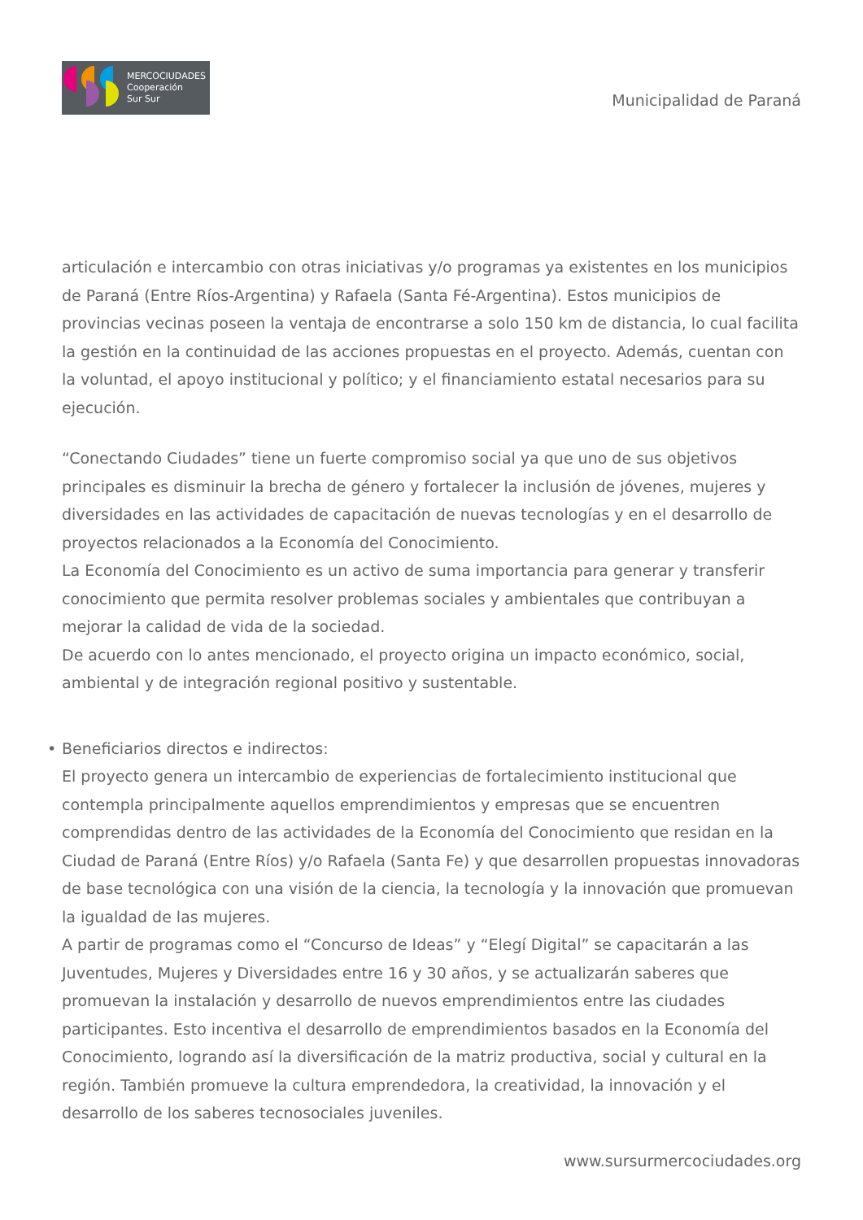MERCOCIUDADES
Cooperación
Sur Sur
Municipalidad de Paraná
articulación e intercambio con otras iniciativas y/o programas ya existentes en los municipios de Paraná (Entre Ríos-Argentina) y Rafaela (Santa Fé-Argentina). Estos municipios de provincias vecinas poseen la ventaja de encontrarse a solo 150 km de distancia, lo cual facilita la gestión en la continuidad de las acciones propuestas en el proyecto. Además, cuentan con la voluntad, el apoyo institucional y político; y el financiamiento estatal necesarios para su ejecución.
“Conectando Ciudades” tiene un fuerte compromiso social ya que uno de sus objetivos principales es disminuir la brecha de género y fortalecer la inclusión de jóvenes, mujeres y diversidades en las actividades de capacitación de nuevas tecnologías y en el desarrollo de proyectos relacionados a la Economía del Conocimiento.
La Economía del Conocimiento es un activo de suma importancia para generar y transferir conocimiento que permita resolver problemas sociales y ambientales que contribuyan a mejorar la calidad de vida de la sociedad.
De acuerdo con lo antes mencionado, el proyecto origina un impacto económico, social, ambiental y de integración regional positivo y sustentable.
• Beneficiarios directos e indirectos:
El proyecto genera un intercambio de experiencias de fortalecimiento institucional que contempla principalmente aquellos emprendimientos y empresas que se encuentren comprendidas dentro de las actividades de la Economía del Conocimiento que residan en la Ciudad de Paraná (Entre Ríos) y/o Rafaela (Santa Fe) y que desarrollen propuestas innovadoras de base tecnológica con una visión de la ciencia, la tecnología y la innovación que promuevan la igualdad de las mujeres.
A partir de programas como el “Concurso de Ideas” y “Elegí Digital” se capacitarán a las Juventudes, Mujeres y Diversidades entre 16 y 30 años, y se actualizarán saberes que promuevan la instalación y desarrollo de nuevos emprendimientos entre las ciudades participantes. Esto incentiva el desarrollo de emprendimientos basados en la Economía del Conocimiento, logrando así la diversificación de la matriz productiva, social y cultural en la región. También promueve la cultura emprendedora, la creatividad, la innovación y el desarrollo de los saberes tecnosociales juveniles.
www.sursurmercociudades.org